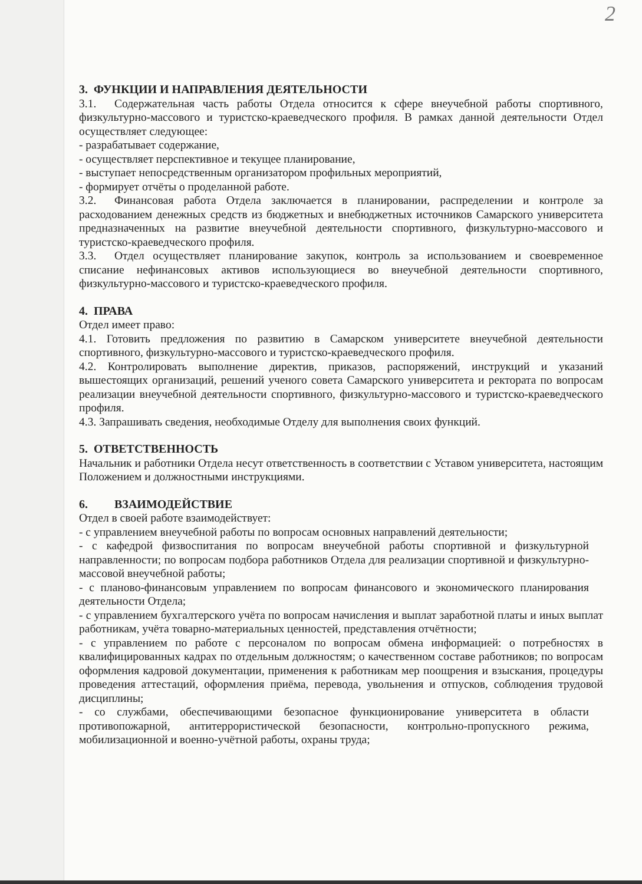2
3. ФУНКЦИИ И НАПРАВЛЕНИЯ ДЕЯТЕЛЬНОСТИ
3.1. Содержательная часть работы Отдела относится к сфере внеучебной работы спортивного, физкультурно-массового и туристско-краеведческого профиля. В рамках данной деятельности Отдел осуществляет следующее:
- разрабатывает содержание,
- осуществляет перспективное и текущее планирование,
- выступает непосредственным организатором профильных мероприятий,
- формирует отчёты о проделанной работе.
3.2. Финансовая работа Отдела заключается в планировании, распределении и контроле за расходованием денежных средств из бюджетных и внебюджетных источников Самарского университета предназначенных на развитие внеучебной деятельности спортивного, физкультурно-массового и туристско-краеведческого профиля.
3.3. Отдел осуществляет планирование закупок, контроль за использованием и своевременное списание нефинансовых активов использующиеся во внеучебной деятельности спортивного, физкультурно-массового и туристско-краеведческого профиля.
4. ПРАВА
Отдел имеет право:
4.1. Готовить предложения по развитию в Самарском университете внеучебной деятельности спортивного, физкультурно-массового и туристско-краеведческого профиля.
4.2. Контролировать выполнение директив, приказов, распоряжений, инструкций и указаний вышестоящих организаций, решений ученого совета Самарского университета и ректората по вопросам реализации внеучебной деятельности спортивного, физкультурно-массового и туристско-краеведческого профиля.
4.3. Запрашивать сведения, необходимые Отделу для выполнения своих функций.
5. ОТВЕТСТВЕННОСТЬ
Начальник и работники Отдела несут ответственность в соответствии с Уставом университета, настоящим Положением и должностными инструкциями.
6. ВЗАИМОДЕЙСТВИЕ
Отдел в своей работе взаимодействует:
- с управлением внеучебной работы по вопросам основных направлений деятельности;
- с кафедрой физвоспитания по вопросам внеучебной работы спортивной и физкультурной направленности; по вопросам подбора работников Отдела для реализации спортивной и физкультурно-массовой внеучебной работы;
- с планово-финансовым управлением по вопросам финансового и экономического планирования деятельности Отдела;
- с управлением бухгалтерского учёта по вопросам начисления и выплат заработной платы и иных выплат работникам, учёта товарно-материальных ценностей, представления отчётности;
- с управлением по работе с персоналом по вопросам обмена информацией: о потребностях в квалифицированных кадрах по отдельным должностям; о качественном составе работников; по вопросам оформления кадровой документации, применения к работникам мер поощрения и взыскания, процедуры проведения аттестаций, оформления приёма, перевода, увольнения и отпусков, соблюдения трудовой дисциплины;
- со службами, обеспечивающими безопасное функционирование университета в области противопожарной, антитеррористической безопасности, контрольно-пропускного режима, мобилизационной и военно-учётной работы, охраны труда;